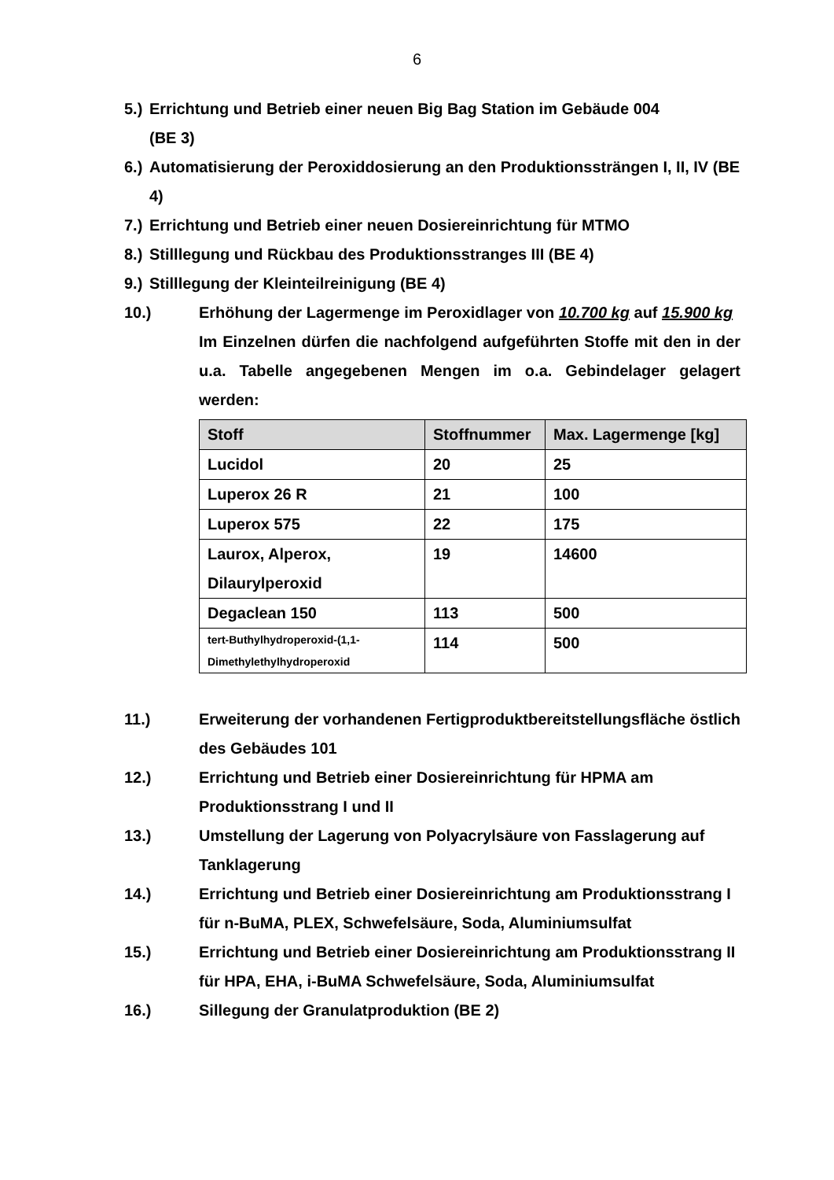6
5.) Errichtung und Betrieb einer neuen Big Bag Station im Gebäude 004
(BE 3)
6.) Automatisierung der Peroxiddosierung an den Produktionssträngen I, II, IV (BE 4)
7.) Errichtung und Betrieb einer neuen Dosiereinrichtung für MTMO
8.) Stilllegung und Rückbau des Produktionsstranges III (BE 4)
9.) Stilllegung der Kleinteilreinigung (BE 4)
10.) Erhöhung der Lagermenge im Peroxidlager von 10.700 kg auf 15.900 kg
Im Einzelnen dürfen die nachfolgend aufgeführten Stoffe mit den in der u.a. Tabelle angegebenen Mengen im o.a. Gebindelager gelagert werden:
| Stoff | Stoffnummer | Max. Lagermenge [kg] |
| --- | --- | --- |
| Lucidol | 20 | 25 |
| Luperox 26 R | 21 | 100 |
| Luperox 575 | 22 | 175 |
| Laurox, Alperox, Dilaurylperoxid | 19 | 14600 |
| Degaclean 150 | 113 | 500 |
| tert-Buthylhydroperoxid-(1,1-Dimethylethylhydroperoxid | 114 | 500 |
11.) Erweiterung der vorhandenen Fertigproduktbereitstellungsfläche östlich des Gebäudes 101
12.) Errichtung und Betrieb einer Dosiereinrichtung für HPMA am Produktionsstrang I und II
13.) Umstellung der Lagerung von Polyacrylsäure von Fasslagerung auf Tanklagerung
14.) Errichtung und Betrieb einer Dosiereinrichtung am Produktionsstrang I für n-BuMA, PLEX, Schwefelsäure, Soda, Aluminiumsulfat
15.) Errichtung und Betrieb einer Dosiereinrichtung am Produktionsstrang II für HPA, EHA, i-BuMA Schwefelsäure, Soda, Aluminiumsulfat
16.) Sillegung der Granulatproduktion (BE 2)